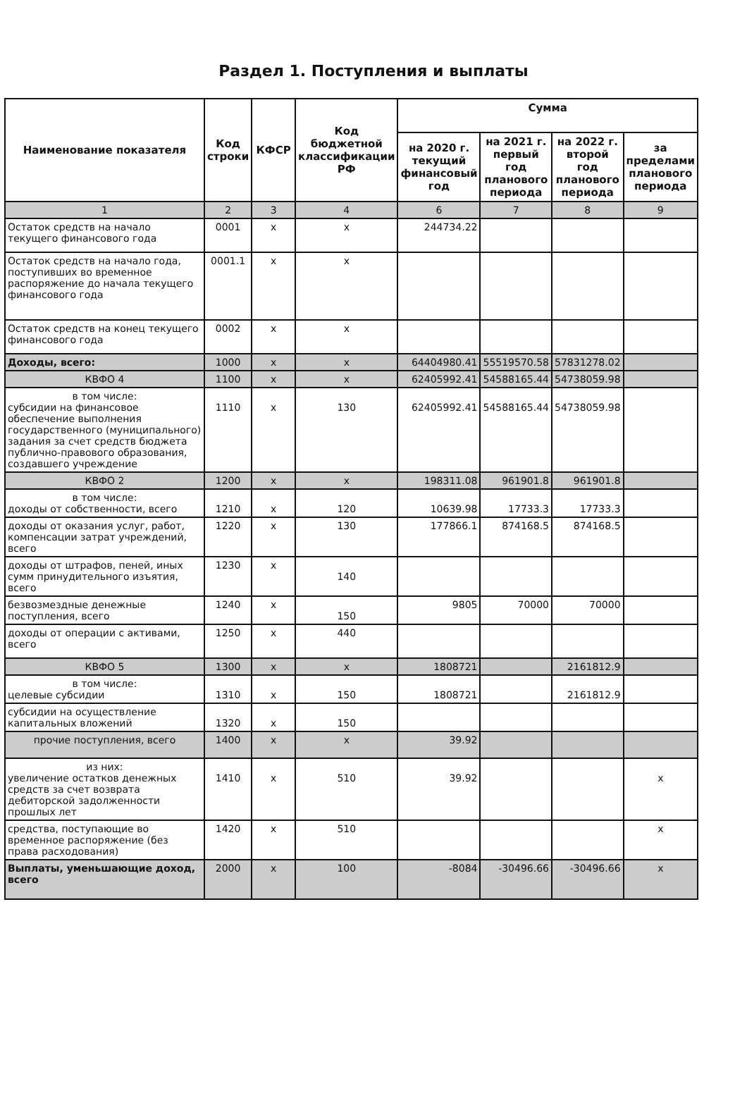Раздел 1. Поступления и выплаты
| Наименование показателя | Код строки | КФСР | Код бюджетной классификации РФ | Сумма | | | |
| --- | --- | --- | --- | --- | --- | --- | --- |
| | | | | на 2020 г. текущий финансовый год | на 2021 г. первый год планового периода | на 2022 г. второй год планового периода | за пределами планового периода |
| 1 | 2 | 3 | 4 | 6 | 7 | 8 | 9 |
| Остаток средств на начало текущего финансового года | 0001 | x | x | 244734.22 | | | |
| Остаток средств на начало года, поступивших во временное распоряжение до начала текущего финансового года | 0001.1 | x | x | | | | |
| Остаток средств на конец текущего финансового года | 0002 | x | x | | | | |
| Доходы, всего: | 1000 | x | x | 64404980.41 | 55519570.58 | 57831278.02 | |
| КВФО 4 | 1100 | x | x | 62405992.41 | 54588165.44 | 54738059.98 | |
| в том числе: субсидии на финансовое обеспечение выполнения государственного (муниципального) задания за счет средств бюджета публично-правового образования, создавшего учреждение | 1110 | x | 130 | 62405992.41 | 54588165.44 | 54738059.98 | |
| КВФО 2 | 1200 | x | x | 198311.08 | 961901.8 | 961901.8 | |
| в том числе: доходы от собственности, всего | 1210 | x | 120 | 10639.98 | 17733.3 | 17733.3 | |
| доходы от оказания услуг, работ, компенсации затрат учреждений, всего | 1220 | x | 130 | 177866.1 | 874168.5 | 874168.5 | |
| доходы от штрафов, пеней, иных сумм принудительного изъятия, всего | 1230 | x | 140 | | | | |
| безвозмездные денежные поступления, всего | 1240 | x | 150 | 9805 | 70000 | 70000 | |
| доходы от операции с активами, всего | 1250 | x | 440 | | | | |
| КВФО 5 | 1300 | x | x | 1808721 | | 2161812.9 | |
| в том числе: целевые субсидии | 1310 | x | 150 | 1808721 | | 2161812.9 | |
| субсидии на осуществление капитальных вложений | 1320 | x | 150 | | | | |
| прочие поступления, всего | 1400 | x | x | 39.92 | | | |
| из них: увеличение остатков денежных средств за счет возврата дебиторской задолженности прошлых лет | 1410 | x | 510 | 39.92 | | | x |
| средства, поступающие во временное распоряжение (без права расходования) | 1420 | x | 510 | | | | x |
| Выплаты, уменьшающие доход, всего | 2000 | x | 100 | -8084 | -30496.66 | -30496.66 | x |